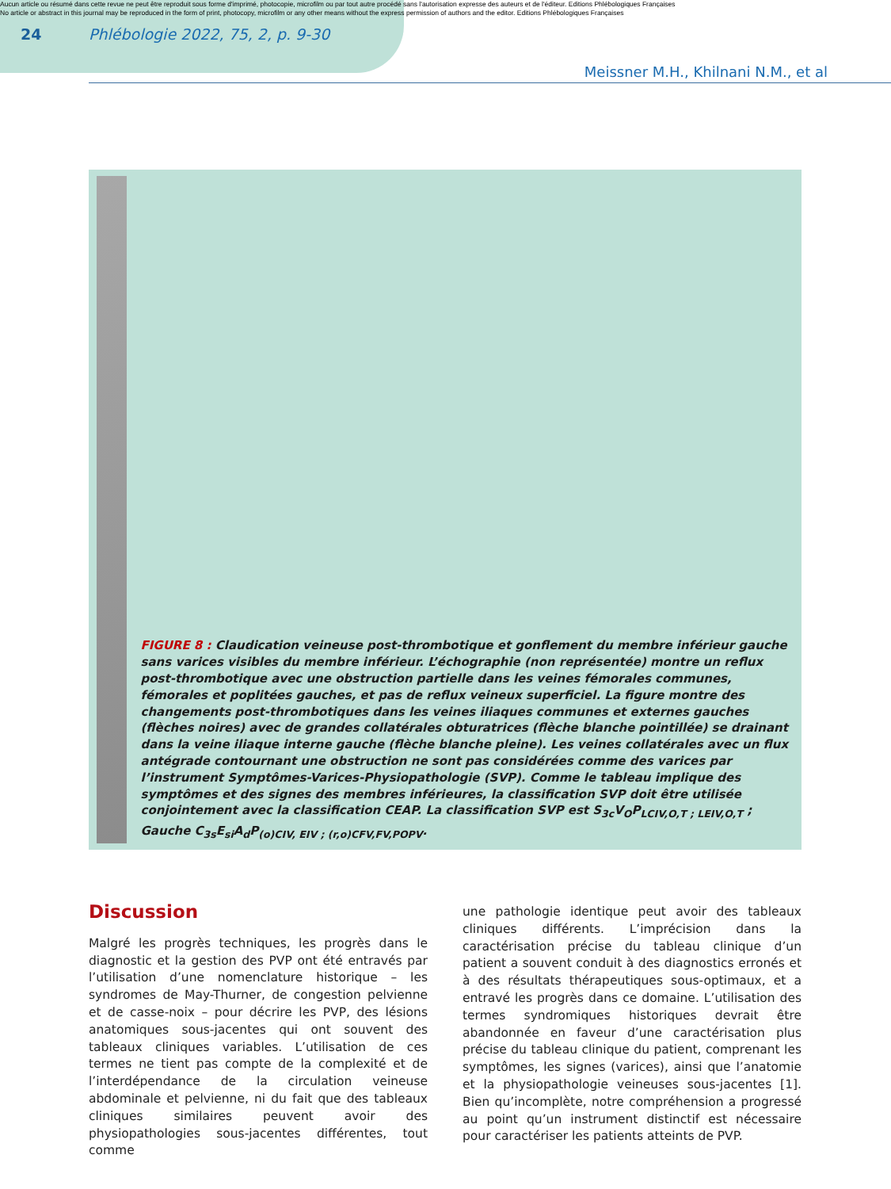Aucun article ou résumé dans cette revue ne peut être reproduit sous forme d'imprimé, photocopie, microfilm ou par tout autre procédé sans l'autorisation expresse des auteurs et de l'éditeur. Editions Phlébologiques Françaises
No article or abstract in this journal may be reproduced in the form of print, photocopy, microfilm or any other means without the express permission of authors and the editor. Editions Phlébologiques Françaises
24 Phlébologie 2022, 75, 2, p. 9-30
Meissner M.H., Khilnani N.M., et al
FIGURE 8 : Claudication veineuse post-thrombotique et gonflement du membre inférieur gauche sans varices visibles du membre inférieur. L’échographie (non représentée) montre un reflux post-thrombotique avec une obstruction partielle dans les veines fémorales communes, fémorales et poplitées gauches, et pas de reflux veineux superficiel. La figure montre des changements post-thrombotiques dans les veines iliaques communes et externes gauches (flèches noires) avec de grandes collatérales obturatrices (flèche blanche pointillée) se drainant dans la veine iliaque interne gauche (flèche blanche pleine). Les veines collatérales avec un flux antégrade contournant une obstruction ne sont pas considérées comme des varices par l’instrument Symptômes-Varices-Physiopathologie (SVP). Comme le tableau implique des symptômes et des signes des membres inférieures, la classification SVP doit être utilisée conjointement avec la classification CEAP. La classification SVP est S<sub>3c</sub>V<sub>O</sub>P<sub>LCIV,O,T ; LEIV,O,T</sub> ; Gauche C<sub>3s</sub>E<sub>si</sub>A<sub>d</sub>P<sub>(o)CIV, EIV ; (r,o)CFV,FV,POPV</sub>.
Discussion
Malgré les progrès techniques, les progrès dans le diagnostic et la gestion des PVP ont été entravés par l’utilisation d’une nomenclature historique – les syndromes de May-Thurner, de congestion pelvienne et de casse-noix – pour décrire les PVP, des lésions anatomiques sous-jacentes qui ont souvent des tableaux cliniques variables. L’utilisation de ces termes ne tient pas compte de la complexité et de l’interdépendance de la circulation veineuse abdominale et pelvienne, ni du fait que des tableaux cliniques similaires peuvent avoir des physiopathologies sous-jacentes différentes, tout comme
une pathologie identique peut avoir des tableaux cliniques différents. L’imprécision dans la caractérisation précise du tableau clinique d’un patient a souvent conduit à des diagnostics erronés et à des résultats thérapeutiques sous-optimaux, et a entravé les progrès dans ce domaine. L’utilisation des termes syndromiques historiques devrait être abandonnée en faveur d’une caractérisation plus précise du tableau clinique du patient, comprenant les symptômes, les signes (varices), ainsi que l’anatomie et la physiopathologie veineuses sous-jacentes [1]. Bien qu’incomplète, notre compréhension a progressé au point qu’un instrument distinctif est nécessaire pour caractériser les patients atteints de PVP.